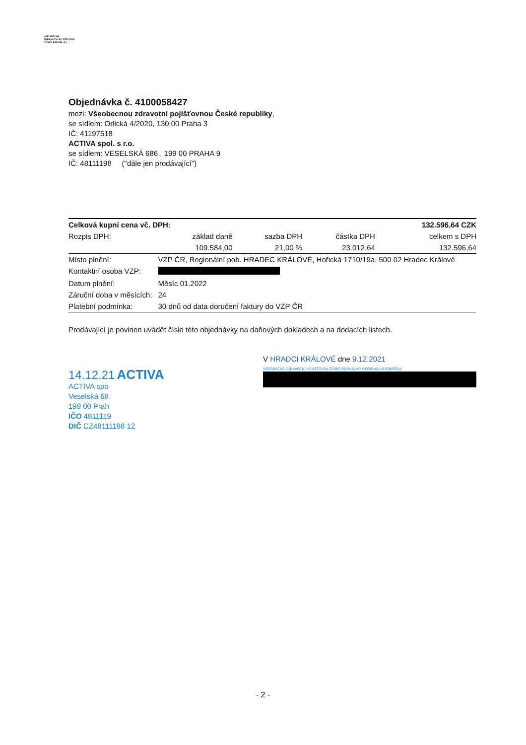VŠEOBECNÁ
ZDRAVOTNÍ POJIŠŤOVNA
ČESKÉ REPUBLIKY
Objednávka č. 4100058427
mezi: Všeobecnou zdravotní pojišťovnou České republiky,
se sídlem: Orlická 4/2020, 130 00 Praha 3
IČ: 41197518
ACTIVA spol. s r.o.
se sídlem: VESELSKÁ 686 , 199 00 PRAHA 9
IČ: 48111198 ("dále jen prodávající")
| Celková kupní cena vč. DPH: | | | | 132.596,64 CZK |
| --- | --- | --- | --- | --- |
| Rozpis DPH: | základ daně | sazba DPH | částka DPH | celkem s DPH |
| | 109.584,00 | 21,00 % | 23.012,64 | 132.596,64 |
| Místo plnění: | VZP ČR, Regionální pob. HRADEC KRÁLOVÉ, Hořická 1710/19a, 500 02 Hradec Králové | | | |
| Kontaktní osoba VZP: | | | | |
| Datum plnění: | Měsíc 01.2022 | | | |
| Záruční doba v měsících: | 24 | | | |
| Platební podmínka: | 30 dnů od data doručení faktury do VZP ČR | | | |
Prodávající je povinen uvádět číslo této objednávky na daňových dokladech a na dodacích listech.
14.12.21 ACTIVA
ACTIVA spo
Veselská 68
199 00 Prah
IČO 4811119
DIČ CZ48111198 12
V HRADCI KRÁLOVÉ dne 9.12.2021
VŠEOBECNÁ ZDRAVOTNÍ POJIŠŤOVNA ČESKÉ REPUBLIKY REGIONÁLNÍ POBOČKA
- 2 -